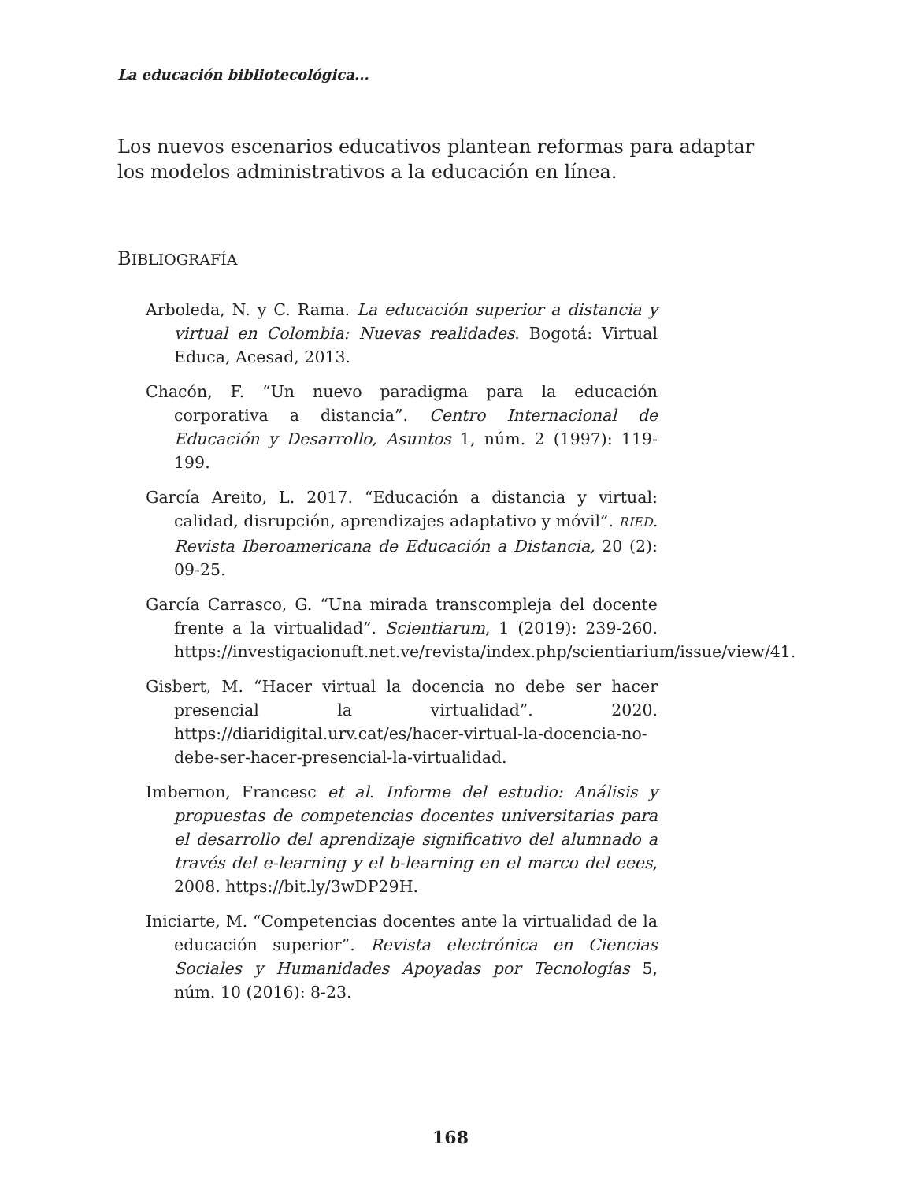La educación bibliotecológica...
Los nuevos escenarios educativos plantean reformas para adaptar los modelos administrativos a la educación en línea.
BIBLIOGRAFÍA
Arboleda, N. y C. Rama. La educación superior a distancia y virtual en Colombia: Nuevas realidades. Bogotá: Virtual Educa, Acesad, 2013.
Chacón, F. “Un nuevo paradigma para la educación corporativa a distancia”. Centro Internacional de Educación y Desarrollo, Asuntos 1, núm. 2 (1997): 119-199.
García Areito, L. 2017. “Educación a distancia y virtual: calidad, disrupción, aprendizajes adaptativo y móvil”. RIED. Revista Iberoamericana de Educación a Distancia, 20 (2): 09-25.
García Carrasco, G. “Una mirada transcompleja del docente frente a la virtualidad”. Scientiarum, 1 (2019): 239-260. https://investigacionuft.net.ve/revista/index.php/scientiarium/issue/view/41.
Gisbert, M. “Hacer virtual la docencia no debe ser hacer presencial la virtualidad”. 2020. https://diaridigital.urv.cat/es/hacer-virtual-la-docencia-no-debe-ser-hacer-presencial-la-virtualidad.
Imbernon, Francesc et al. Informe del estudio: Análisis y propuestas de competencias docentes universitarias para el desarrollo del aprendizaje significativo del alumnado a través del e-learning y el b-learning en el marco del eees, 2008. https://bit.ly/3wDP29H.
Iniciarte, M. “Competencias docentes ante la virtualidad de la educación superior”. Revista electrónica en Ciencias Sociales y Humanidades Apoyadas por Tecnologías 5, núm. 10 (2016): 8-23.
168